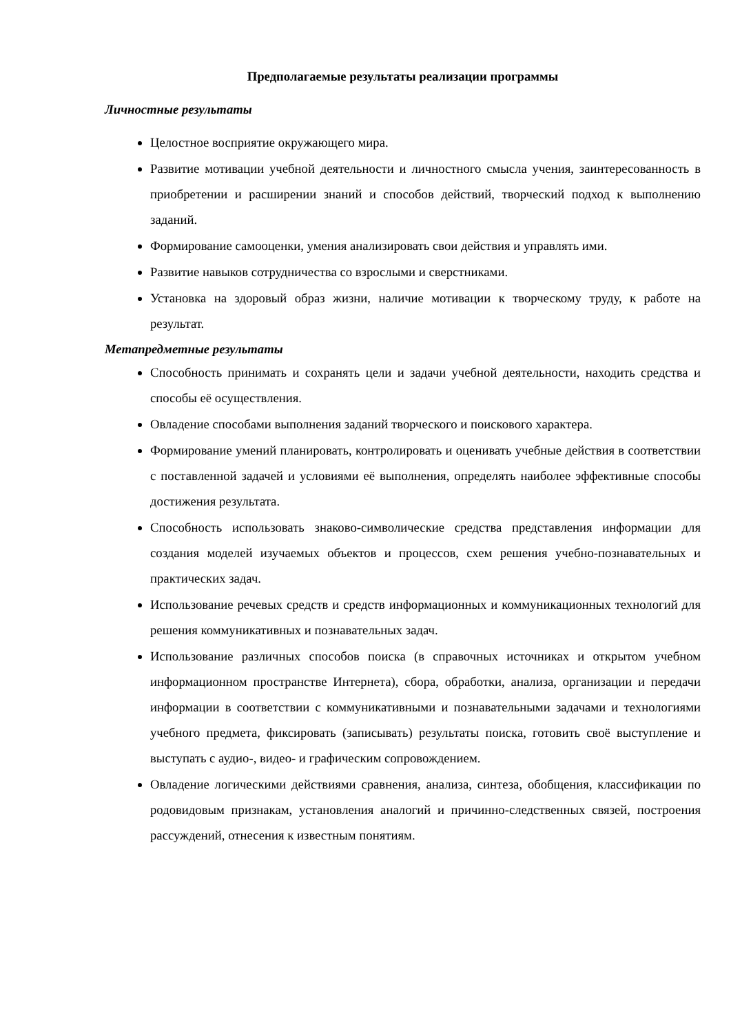Предполагаемые результаты реализации программы
Личностные результаты
Целостное восприятие окружающего мира.
Развитие мотивации учебной деятельности и личностного смысла учения, заинтересованность в приобретении и расширении знаний и способов действий, творческий подход к выполнению заданий.
Формирование самооценки, умения анализировать свои действия и управлять ими.
Развитие навыков сотрудничества со взрослыми и сверстниками.
Установка на здоровый образ жизни, наличие мотивации к творческому труду, к работе на результат.
Метапредметные результаты
Способность принимать и сохранять цели и задачи учебной деятельности, находить средства и способы её осуществления.
Овладение способами выполнения заданий творческого и поискового характера.
Формирование умений планировать, контролировать и оценивать учебные действия в соответствии с поставленной задачей и условиями её выполнения, определять наиболее эффективные способы достижения результата.
Способность использовать знаково-символические средства представления информации для создания моделей изучаемых объектов и процессов, схем решения учебно-познавательных и практических задач.
Использование речевых средств и средств информационных и коммуникационных технологий для решения коммуникативных и познавательных задач.
Использование различных способов поиска (в справочных источниках и открытом учебном информационном пространстве Интернета), сбора, обработки, анализа, организации и передачи информации в соответствии с коммуникативными и познавательными задачами и технологиями учебного предмета, фиксировать (записывать) результаты поиска, готовить своё выступление и выступать с аудио-, видео- и графическим сопровождением.
Овладение логическими действиями сравнения, анализа, синтеза, обобщения, классификации по родовидовым признакам, установления аналогий и причинно-следственных связей, построения рассуждений, отнесения к известным понятиям.